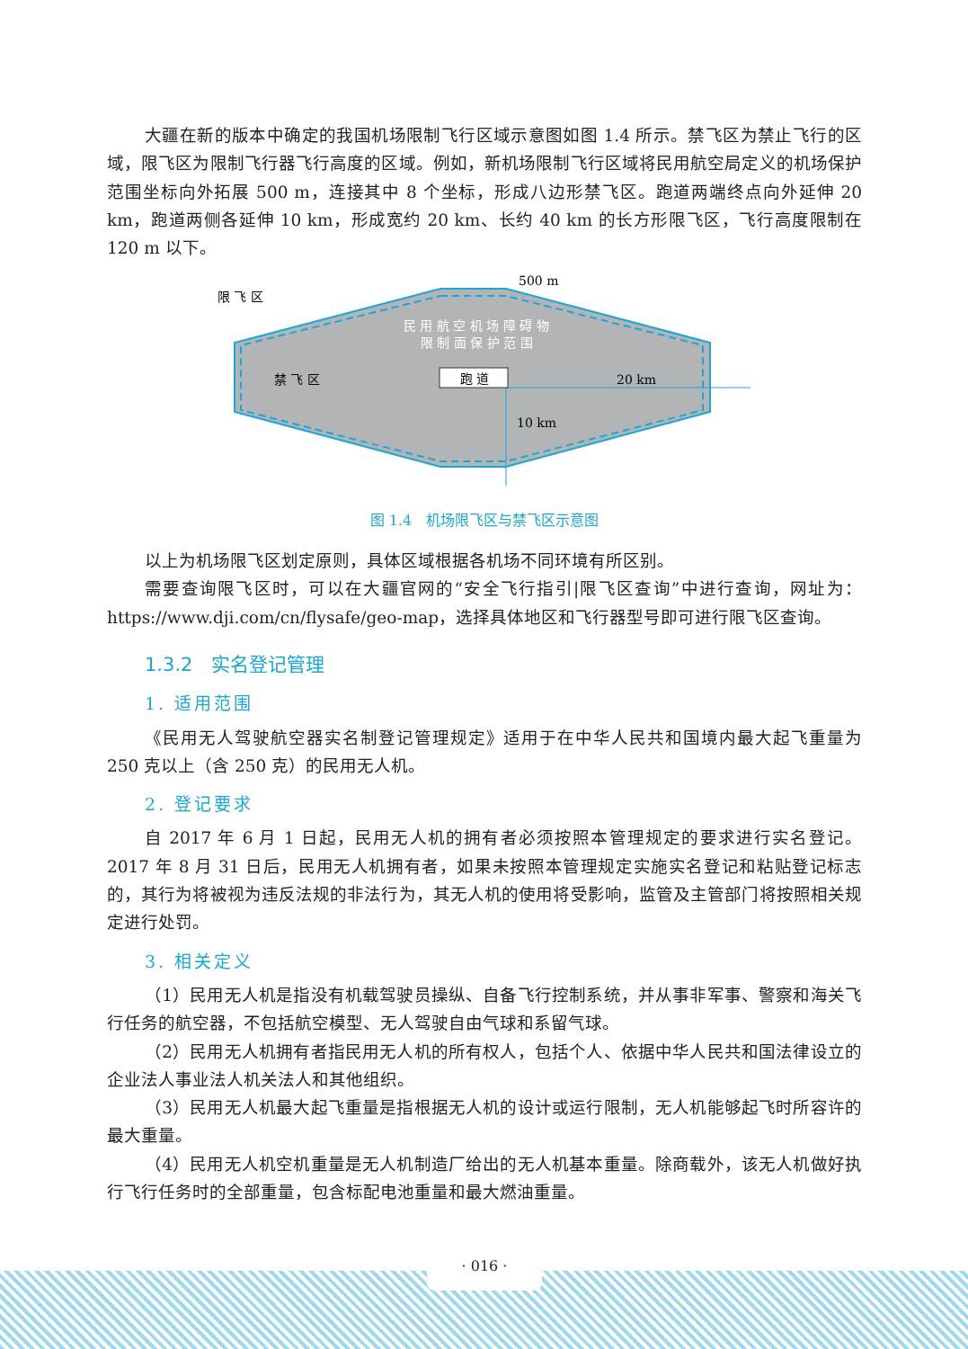大疆在新的版本中确定的我国机场限制飞行区域示意图如图 1.4 所示。禁飞区为禁止飞行的区域，限飞区为限制飞行器飞行高度的区域。例如，新机场限制飞行区域将民用航空局定义的机场保护范围坐标向外拓展 500 m，连接其中 8 个坐标，形成八边形禁飞区。跑道两端终点向外延伸 20 km，跑道两侧各延伸 10 km，形成宽约 20 km、长约 40 km 的长方形限飞区，飞行高度限制在 120 m 以下。
限 飞 区
500 m
民 用 航 空 机 场 障 碍 物
限 制 面 保 护 范 围
禁 飞 区
跑 道
20 km
10 km
图 1.4　机场限飞区与禁飞区示意图
以上为机场限飞区划定原则，具体区域根据各机场不同环境有所区别。
需要查询限飞区时，可以在大疆官网的“安全飞行指引|限飞区查询”中进行查询，网址为：https://www.dji.com/cn/flysafe/geo-map，选择具体地区和飞行器型号即可进行限飞区查询。
1.3.2　实名登记管理
1. 适用范围
《民用无人驾驶航空器实名制登记管理规定》适用于在中华人民共和国境内最大起飞重量为 250 克以上（含 250 克）的民用无人机。
2. 登记要求
自 2017 年 6 月 1 日起，民用无人机的拥有者必须按照本管理规定的要求进行实名登记。2017 年 8 月 31 日后，民用无人机拥有者，如果未按照本管理规定实施实名登记和粘贴登记标志的，其行为将被视为违反法规的非法行为，其无人机的使用将受影响，监管及主管部门将按照相关规定进行处罚。
3. 相关定义
（1）民用无人机是指没有机载驾驶员操纵、自备飞行控制系统，并从事非军事、警察和海关飞行任务的航空器，不包括航空模型、无人驾驶自由气球和系留气球。
（2）民用无人机拥有者指民用无人机的所有权人，包括个人、依据中华人民共和国法律设立的企业法人事业法人机关法人和其他组织。
（3）民用无人机最大起飞重量是指根据无人机的设计或运行限制，无人机能够起飞时所容许的最大重量。
（4）民用无人机空机重量是无人机制造厂给出的无人机基本重量。除商载外，该无人机做好执行飞行任务时的全部重量，包含标配电池重量和最大燃油重量。
· 016 ·